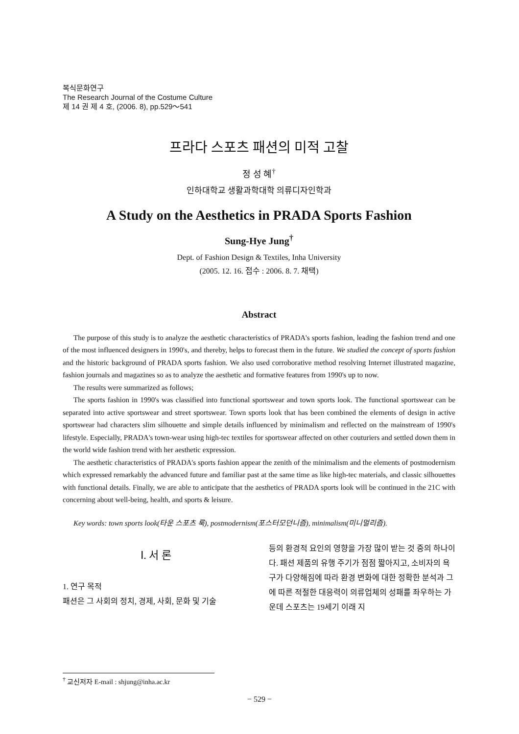복식문화연구
The Research Journal of the Costume Culture
제 14 권 제 4 호, (2006. 8), pp.529～541
프라다 스포츠 패션의 미적 고찰
정 성 혜<sup>†</sup>
인하대학교 생활과학대학 의류디자인학과
A Study on the Aesthetics in PRADA Sports Fashion
Sung-Hye Jung<sup>†</sup>
Dept. of Fashion Design & Textiles, Inha University
(2005. 12. 16. 접수 : 2006. 8. 7. 채택)
Abstract
The purpose of this study is to analyze the aesthetic characteristics of PRADA's sports fashion, leading the fashion trend and one of the most influenced designers in 1990's, and thereby, helps to forecast them in the future. We studied the concept of sports fashion and the historic background of PRADA sports fashion. We also used corroborative method resolving Internet illustrated magazine, fashion journals and magazines so as to analyze the aesthetic and formative features from 1990's up to now.
The results were summarized as follows;
The sports fashion in 1990's was classified into functional sportswear and town sports look. The functional sportswear can be separated into active sportswear and street sportswear. Town sports look that has been combined the elements of design in active sportswear had characters slim silhouette and simple details influenced by minimalism and reflected on the mainstream of 1990's lifestyle. Especially, PRADA's town-wear using high-tec textiles for sportswear affected on other couturiers and settled down them in the world wide fashion trend with her aesthetic expression.
The aesthetic characteristics of PRADA's sports fashion appear the zenith of the minimalism and the elements of postmodernism which expressed remarkably the advanced future and familiar past at the same time as like high-tec materials, and classic silhouettes with functional details. Finally, we are able to anticipate that the aesthetics of PRADA sports look will be continued in the 21C with concerning about well-being, health, and sports & leisure.
Key words: town sports look(타운 스포츠 룩), postmodernism(포스터모던니즘), minimalism(미니멀리즘).
Ⅰ. 서 론
1. 연구 목적
패션은 그 사회의 정치, 경제, 사회, 문화 및 기술
등의 환경적 요인의 영향을 가장 많이 받는 것 중의 하나이다. 패션 제품의 유행 주기가 점점 짧아지고, 소비자의 욕구가 다양해짐에 따라 환경 변화에 대한 정확한 분석과 그에 따른 적절한 대응력이 의류업체의 성패를 좌우하는 가운데 스포츠는 19세기 이래 지
<sup>†</sup> 교신저자 E-mail : shjung@inha.ac.kr
− 529 −